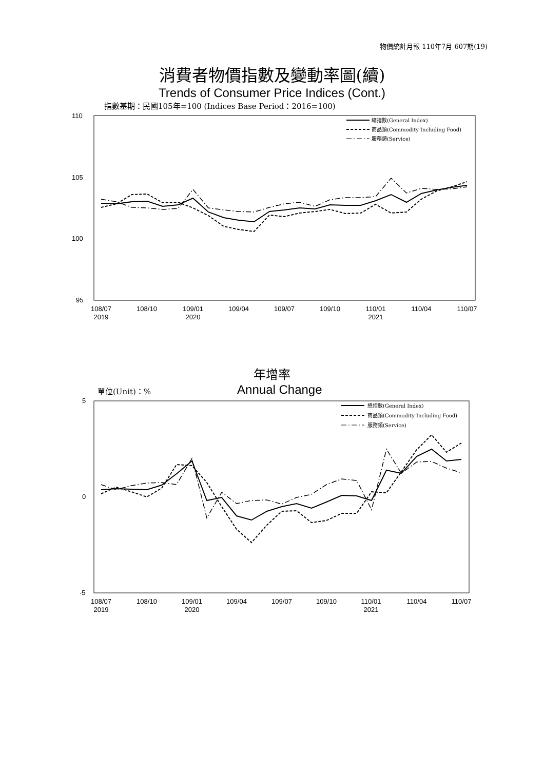物價統計月報 110年7月 607期(19)
消費者物價指數及變動率圖(續)
Trends of Consumer Price Indices (Cont.)
指數基期：民國105年=100 (Indices Base Period：2016=100)
110
105
100
95
108/07
2019
108/10
109/01
2020
109/04
109/07
109/10
110/01
2021
110/04
110/07
總指數(General Index)
商品類(Commodity Including Food)
服務類(Service)
年增率
單位(Unit)：% Annual Change
5
0
-5
108/07
2019
108/10
109/01
2020
109/04
109/07
109/10
110/01
2021
110/04
110/07
總指數(General Index)
商品類(Commodity Including Food)
服務類(Service)